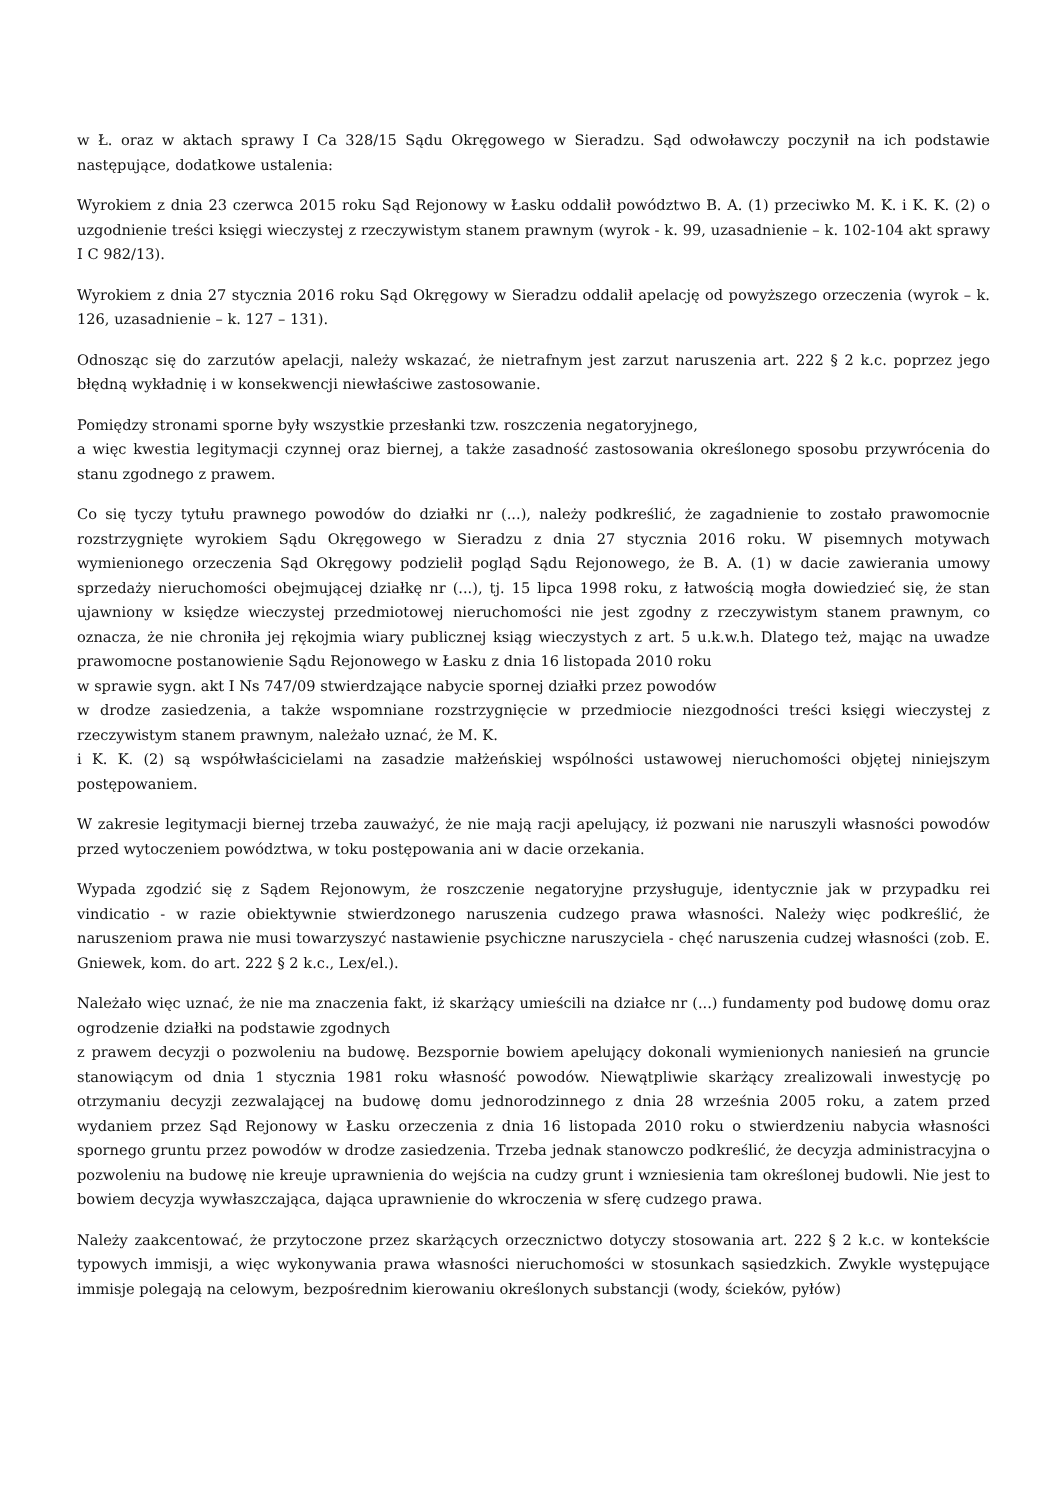w Ł. oraz w aktach sprawy I Ca 328/15 Sądu Okręgowego w Sieradzu. Sąd odwoławczy poczynił na ich podstawie następujące, dodatkowe ustalenia:
Wyrokiem z dnia 23 czerwca 2015 roku Sąd Rejonowy w Łasku oddalił powództwo B. A. (1) przeciwko M. K. i K. K. (2) o uzgodnienie treści księgi wieczystej z rzeczywistym stanem prawnym (wyrok - k. 99, uzasadnienie – k. 102-104 akt sprawy I C 982/13).
Wyrokiem z dnia 27 stycznia 2016 roku Sąd Okręgowy w Sieradzu oddalił apelację od powyższego orzeczenia (wyrok – k. 126, uzasadnienie – k. 127 – 131).
Odnosząc się do zarzutów apelacji, należy wskazać, że nietrafnym jest zarzut naruszenia art. 222 § 2 k.c. poprzez jego błędną wykładnię i w konsekwencji niewłaściwe zastosowanie.
Pomiędzy stronami sporne były wszystkie przesłanki tzw. roszczenia negatoryjnego,
a więc kwestia legitymacji czynnej oraz biernej, a także zasadność zastosowania określonego sposobu przywrócenia do stanu zgodnego z prawem.
Co się tyczy tytułu prawnego powodów do działki nr (...), należy podkreślić, że zagadnienie to zostało prawomocnie rozstrzygnięte wyrokiem Sądu Okręgowego w Sieradzu z dnia 27 stycznia 2016 roku. W pisemnych motywach wymienionego orzeczenia Sąd Okręgowy podzielił pogląd Sądu Rejonowego, że B. A. (1) w dacie zawierania umowy sprzedaży nieruchomości obejmującej działkę nr (...), tj. 15 lipca 1998 roku, z łatwością mogła dowiedzieć się, że stan ujawniony w księdze wieczystej przedmiotowej nieruchomości nie jest zgodny z rzeczywistym stanem prawnym, co oznacza, że nie chroniła jej rękojmia wiary publicznej ksiąg wieczystych z art. 5 u.k.w.h. Dlatego też, mając na uwadze prawomocne postanowienie Sądu Rejonowego w Łasku z dnia 16 listopada 2010 roku
w sprawie sygn. akt I Ns 747/09 stwierdzające nabycie spornej działki przez powodów
w drodze zasiedzenia, a także wspomniane rozstrzygnięcie w przedmiocie niezgodności treści księgi wieczystej z rzeczywistym stanem prawnym, należało uznać, że M. K.
i K. K. (2) są współwłaścicielami na zasadzie małżeńskiej wspólności ustawowej nieruchomości objętej niniejszym postępowaniem.
W zakresie legitymacji biernej trzeba zauważyć, że nie mają racji apelujący, iż pozwani nie naruszyli własności powodów przed wytoczeniem powództwa, w toku postępowania ani w dacie orzekania.
Wypada zgodzić się z Sądem Rejonowym, że roszczenie negatoryjne przysługuje, identycznie jak w przypadku rei vindicatio - w razie obiektywnie stwierdzonego naruszenia cudzego prawa własności. Należy więc podkreślić, że naruszeniom prawa nie musi towarzyszyć nastawienie psychiczne naruszyciela - chęć naruszenia cudzej własności (zob. E. Gniewek, kom. do art. 222 § 2 k.c., Lex/el.).
Należało więc uznać, że nie ma znaczenia fakt, iż skarżący umieścili na działce nr (...) fundamenty pod budowę domu oraz ogrodzenie działki na podstawie zgodnych
z prawem decyzji o pozwoleniu na budowę. Bezspornie bowiem apelujący dokonali wymienionych naniesień na gruncie stanowiącym od dnia 1 stycznia 1981 roku własność powodów. Niewątpliwie skarżący zrealizowali inwestycję po otrzymaniu decyzji zezwalającej na budowę domu jednorodzinnego z dnia 28 września 2005 roku, a zatem przed wydaniem przez Sąd Rejonowy w Łasku orzeczenia z dnia 16 listopada 2010 roku o stwierdzeniu nabycia własności spornego gruntu przez powodów w drodze zasiedzenia. Trzeba jednak stanowczo podkreślić, że decyzja administracyjna o pozwoleniu na budowę nie kreuje uprawnienia do wejścia na cudzy grunt i wzniesienia tam określonej budowli. Nie jest to bowiem decyzja wywłaszczająca, dająca uprawnienie do wkroczenia w sferę cudzego prawa.
Należy zaakcentować, że przytoczone przez skarżących orzecznictwo dotyczy stosowania art. 222 § 2 k.c. w kontekście typowych immisji, a więc wykonywania prawa własności nieruchomości w stosunkach sąsiedzkich. Zwykle występujące immisje polegają na celowym, bezpośrednim kierowaniu określonych substancji (wody, ścieków, pyłów)